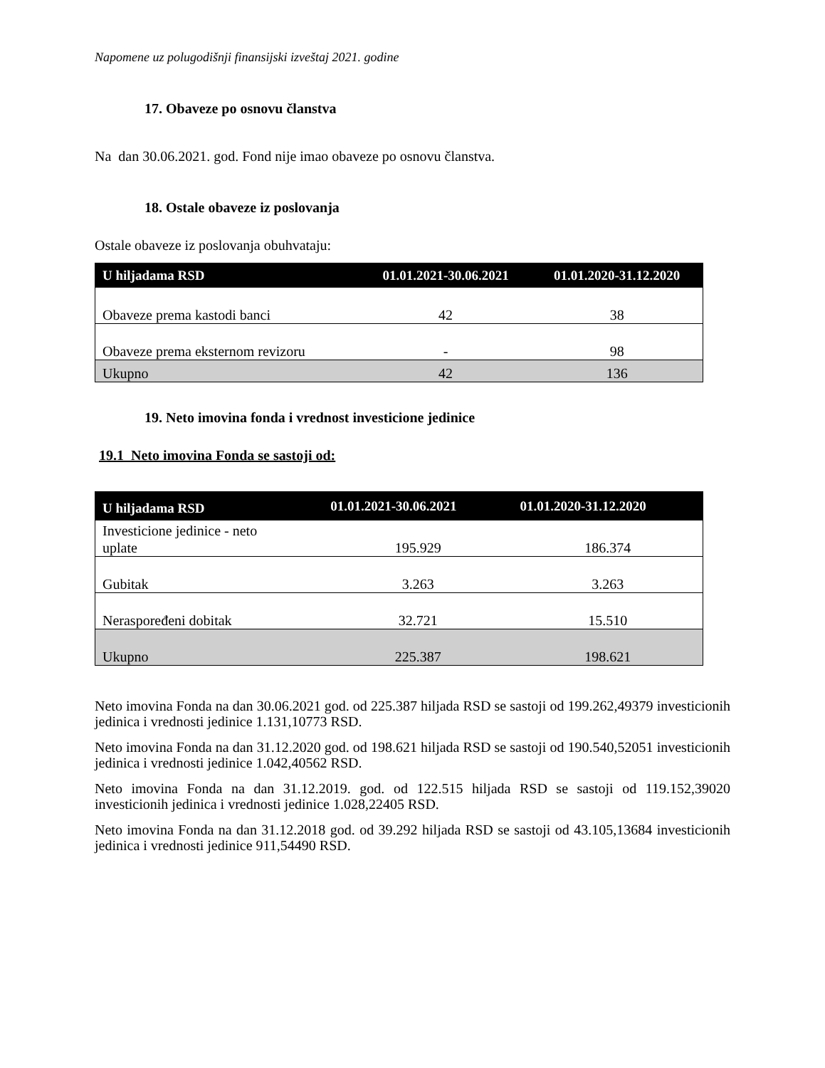Napomene uz polugodišnji finansijski izveštaj 2021. godine
17. Obaveze po osnovu članstva
Na dan 30.06.2021. god. Fond nije imao obaveze po osnovu članstva.
18. Ostale obaveze iz poslovanja
Ostale obaveze iz poslovanja obuhvataju:
| U hiljadama RSD | 01.01.2021-30.06.2021 | 01.01.2020-31.12.2020 |
| --- | --- | --- |
| Obaveze prema kastodi banci | 42 | 38 |
| Obaveze prema eksternom revizoru | - | 98 |
| Ukupno | 42 | 136 |
19. Neto imovina fonda i vrednost investicione jedinice
19.1 Neto imovina Fonda se sastoji od:
| U hiljadama RSD | 01.01.2021-30.06.2021 | 01.01.2020-31.12.2020 |
| --- | --- | --- |
| Investicione jedinice - neto uplate | 195.929 | 186.374 |
| Gubitak | 3.263 | 3.263 |
| Neraspoređeni dobitak | 32.721 | 15.510 |
| Ukupno | 225.387 | 198.621 |
Neto imovina Fonda na dan 30.06.2021 god. od 225.387 hiljada RSD se sastoji od 199.262,49379 investicionih jedinica i vrednosti jedinice 1.131,10773 RSD.
Neto imovina Fonda na dan 31.12.2020 god. od 198.621 hiljada RSD se sastoji od 190.540,52051 investicionih jedinica i vrednosti jedinice 1.042,40562 RSD.
Neto imovina Fonda na dan 31.12.2019. god. od 122.515 hiljada RSD se sastoji od 119.152,39020 investicionih jedinica i vrednosti jedinice 1.028,22405 RSD.
Neto imovina Fonda na dan 31.12.2018 god. od 39.292 hiljada RSD se sastoji od 43.105,13684 investicionih jedinica i vrednosti jedinice 911,54490 RSD.